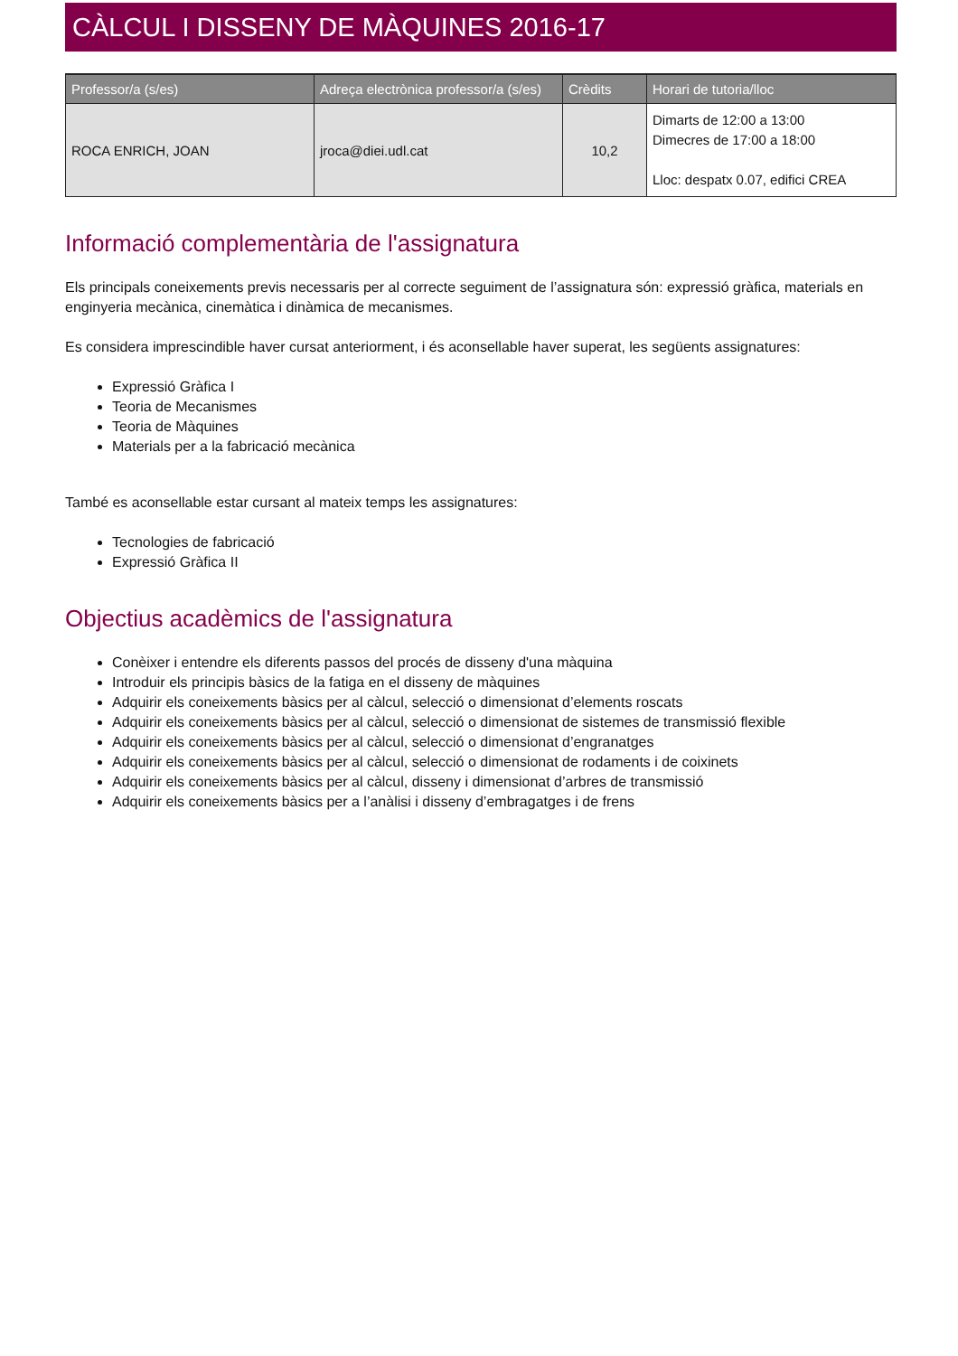CÀLCUL I DISSENY DE MÀQUINES 2016-17
| Professor/a (s/es) | Adreça electrònica professor/a (s/es) | Crèdits | Horari de tutoria/lloc |
| --- | --- | --- | --- |
| ROCA ENRICH, JOAN | jroca@diei.udl.cat | 10,2 | Dimarts de 12:00 a 13:00 Dimecres de 17:00 a 18:00 Lloc: despatx 0.07, edifici CREA |
Informació complementària de l'assignatura
Els principals coneixements previs necessaris per al correcte seguiment de l’assignatura són: expressió gràfica, materials en enginyeria mecànica, cinemàtica i dinàmica de mecanismes.
Es considera imprescindible haver cursat anteriorment, i és aconsellable haver superat, les següents assignatures:
Expressió Gràfica I
Teoria de Mecanismes
Teoria de Màquines
Materials per a la fabricació mecànica
També es aconsellable estar cursant al mateix temps les assignatures:
Tecnologies de fabricació
Expressió Gràfica II
Objectius acadèmics de l'assignatura
Conèixer i entendre els diferents passos del procés de disseny d'una màquina
Introduir els principis bàsics de la fatiga en el disseny de màquines
Adquirir els coneixements bàsics per al càlcul, selecció o dimensionat d’elements roscats
Adquirir els coneixements bàsics per al càlcul, selecció o dimensionat de sistemes de transmissió flexible
Adquirir els coneixements bàsics per al càlcul, selecció o dimensionat d’engranatges
Adquirir els coneixements bàsics per al càlcul, selecció o dimensionat de rodaments i de coixinets
Adquirir els coneixements bàsics per al càlcul, disseny i dimensionat d’arbres de transmissió
Adquirir els coneixements bàsics per a l’anàlisi i disseny d’embragatges i de frens